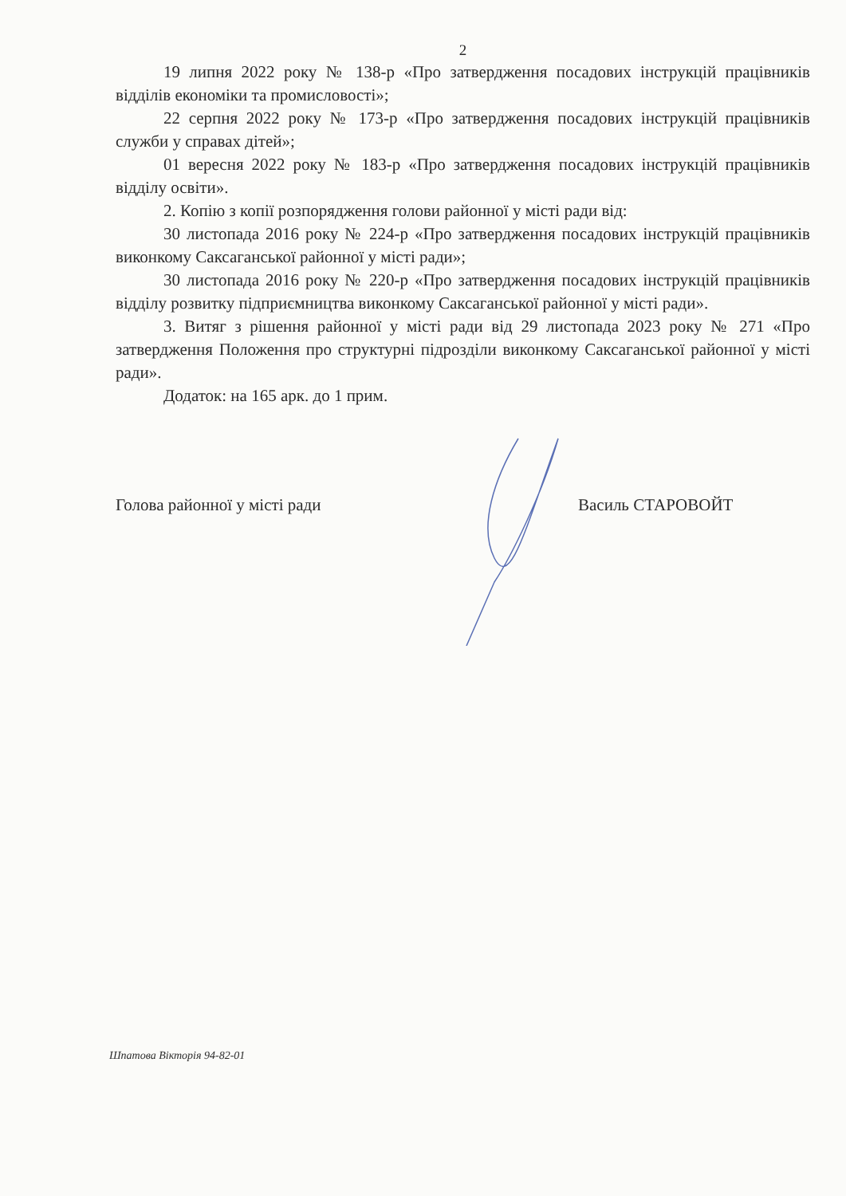2
19 липня 2022 року № 138-р «Про затвердження посадових інструкцій працівників відділів економіки та промисловості»;
22 серпня 2022 року № 173-р «Про затвердження посадових інструкцій працівників служби у справах дітей»;
01 вересня 2022 року № 183-р «Про затвердження посадових інструкцій працівників відділу освіти».
2. Копію з копії розпорядження голови районної у місті ради від:
30 листопада 2016 року № 224-р «Про затвердження посадових інструкцій працівників виконкому Саксаганської районної у місті ради»;
30 листопада 2016 року № 220-р «Про затвердження посадових інструкцій працівників відділу розвитку підприємництва виконкому Саксаганської районної у місті ради».
3. Витяг з рішення районної у місті ради від 29 листопада 2023 року № 271 «Про затвердження Положення про структурні підрозділи виконкому Саксаганської районної у місті ради».
Додаток: на 165 арк. до 1 прим.
Голова районної у місті ради Василь СТАРОВОЙТ
Шпатова Вікторія 94-82-01